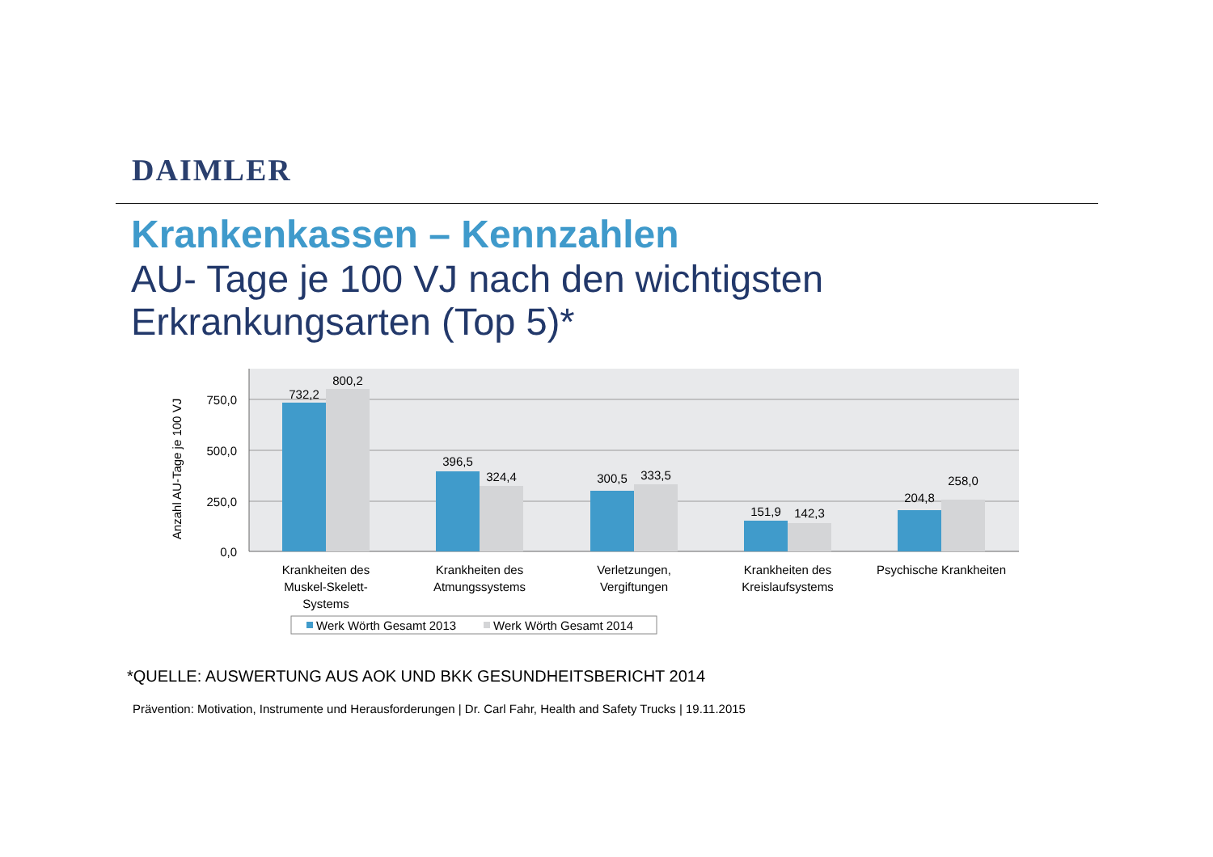DAIMLER
Krankenkassen – Kennzahlen
AU- Tage je 100 VJ nach den wichtigsten Erkrankungsarten (Top 5)*
750,0
500,0
250,0
0,0
Anzahl AU-Tage je 100 VJ
732,2
800,2
396,5
324,4
300,5
333,5
151,9
142,3
204,8
258,0
Krankheiten des
Muskel-Skelett-
Systems
Krankheiten des
Atmungssystems
Verletzungen,
Vergiftungen
Krankheiten des
Kreislaufsystems
Psychische Krankheiten
Werk Wörth Gesamt 2013
Werk Wörth Gesamt 2014
*QUELLE: AUSWERTUNG AUS AOK UND BKK GESUNDHEITSBERICHT 2014
Prävention: Motivation, Instrumente und Herausforderungen | Dr. Carl Fahr, Health and Safety Trucks | 19.11.2015